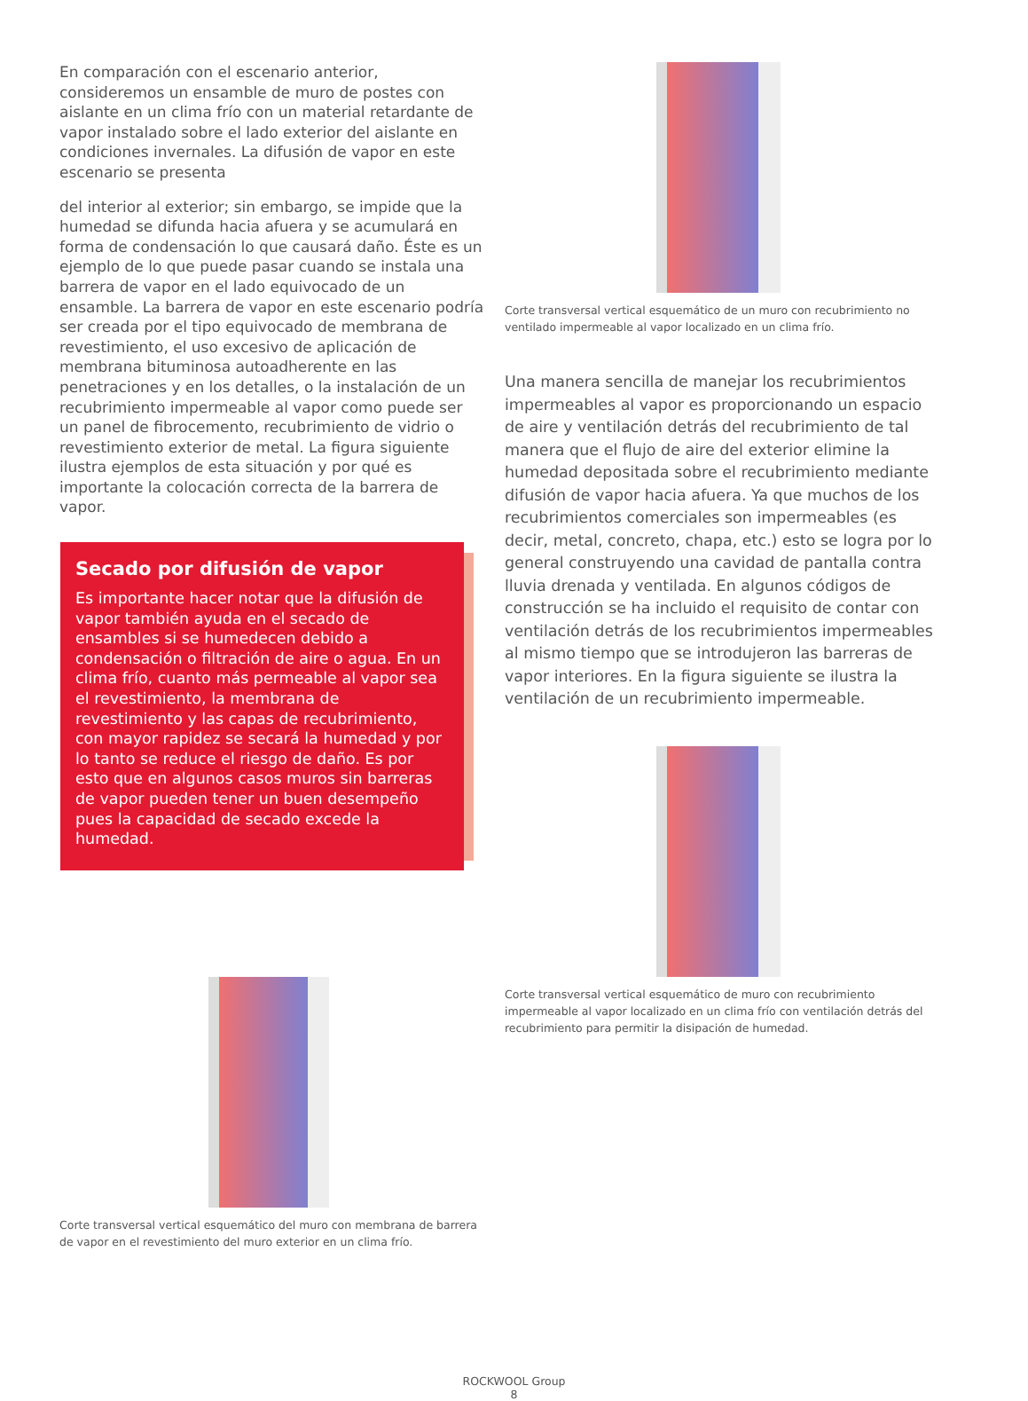En comparación con el escenario anterior, consideremos un ensamble de muro de postes con aislante en un clima frío con un material retardante de vapor instalado sobre el lado exterior del aislante en condiciones invernales. La difusión de vapor en este escenario se presenta
del interior al exterior; sin embargo, se impide que la humedad se difunda hacia afuera y se acumulará en forma de condensación lo que causará daño. Éste es un ejemplo de lo que puede pasar cuando se instala una barrera de vapor en el lado equivocado de un ensamble. La barrera de vapor en este escenario podría ser creada por el tipo equivocado de membrana de revestimiento, el uso excesivo de aplicación de membrana bituminosa autoadherente en las penetraciones y en los detalles, o la instalación de un recubrimiento impermeable al vapor como puede ser un panel de fibrocemento, recubrimiento de vidrio o revestimiento exterior de metal. La figura siguiente ilustra ejemplos de esta situación y por qué es importante la colocación correcta de la barrera de vapor.
Secado por difusión de vapor
Es importante hacer notar que la difusión de vapor también ayuda en el secado de ensambles si se humedecen debido a condensación o filtración de aire o agua. En un clima frío, cuanto más permeable al vapor sea el revestimiento, la membrana de revestimiento y las capas de recubrimiento, con mayor rapidez se secará la humedad y por lo tanto se reduce el riesgo de daño. Es por esto que en algunos casos muros sin barreras de vapor pueden tener un buen desempeño pues la capacidad de secado excede la humedad.
Corte transversal vertical esquemático del muro con membrana de barrera de vapor en el revestimiento del muro exterior en un clima frío.
Corte transversal vertical esquemático de un muro con recubrimiento no ventilado impermeable al vapor localizado en un clima frío.
Una manera sencilla de manejar los recubrimientos impermeables al vapor es proporcionando un espacio de aire y ventilación detrás del recubrimiento de tal manera que el flujo de aire del exterior elimine la humedad depositada sobre el recubrimiento mediante difusión de vapor hacia afuera. Ya que muchos de los recubrimientos comerciales son impermeables (es decir, metal, concreto, chapa, etc.) esto se logra por lo general construyendo una cavidad de pantalla contra lluvia drenada y ventilada. En algunos códigos de construcción se ha incluido el requisito de contar con ventilación detrás de los recubrimientos impermeables al mismo tiempo que se introdujeron las barreras de vapor interiores. En la figura siguiente se ilustra la ventilación de un recubrimiento impermeable.
Corte transversal vertical esquemático de muro con recubrimiento impermeable al vapor localizado en un clima frío con ventilación detrás del recubrimiento para permitir la disipación de humedad.
ROCKWOOL Group
8